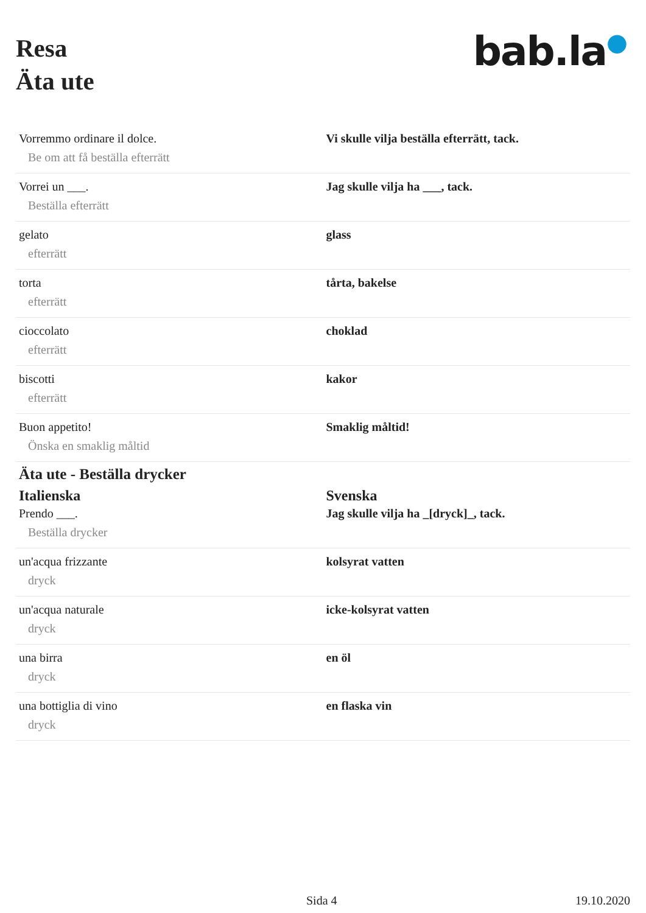Resa
Äta ute
bab.la●
| Vorremmo ordinare il dolce. Be om att få beställa efterrätt | Vi skulle vilja beställa efterrätt, tack. |
| Vorrei un ___. Beställa efterrätt | Jag skulle vilja ha ___, tack. |
| gelato efterrätt | glass |
| torta efterrätt | tårta, bakelse |
| cioccolato efterrätt | choklad |
| biscotti efterrätt | kakor |
| Buon appetito! Önska en smaklig måltid | Smaklig måltid! |
| Äta ute - Beställa drycker | |
| Italienska | Svenska |
| Prendo ___. Beställa drycker | Jag skulle vilja ha _[dryck]_, tack. |
| un'acqua frizzante dryck | kolsyrat vatten |
| un'acqua naturale dryck | icke-kolsyrat vatten |
| una birra dryck | en öl |
| una bottiglia di vino dryck | en flaska vin |
Sida 4 19.10.2020